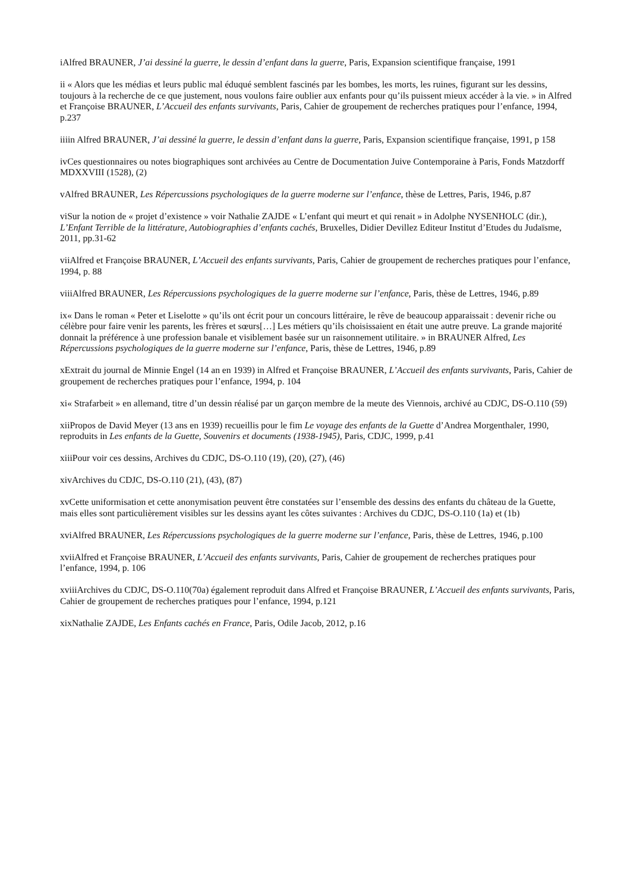iAlfred BRAUNER, J’ai dessiné la guerre, le dessin d’enfant dans la guerre, Paris, Expansion scientifique française, 1991
ii « Alors que les médias et leurs public mal éduqué semblent fascinés par les bombes, les morts, les ruines, figurant sur les dessins, toujours à la recherche de ce que justement, nous voulons faire oublier aux enfants pour qu’ils puissent mieux accéder à la vie. » in Alfred et Françoise BRAUNER, L’Accueil des enfants survivants, Paris, Cahier de groupement de recherches pratiques pour l’enfance, 1994, p.237
iiiin Alfred BRAUNER, J’ai dessiné la guerre, le dessin d’enfant dans la guerre, Paris, Expansion scientifique française, 1991, p 158
ivCes questionnaires ou notes biographiques sont archivées au Centre de Documentation Juive Contemporaine à Paris, Fonds Matzdorff MDXXVIII (1528), (2)
vAlfred BRAUNER, Les Répercussions psychologiques de la guerre moderne sur l’enfance, thèse de Lettres, Paris, 1946, p.87
viSur la notion de « projet d’existence » voir Nathalie ZAJDE « L’enfant qui meurt et qui renait » in Adolphe NYSENHOLC (dir.), L’Enfant Terrible de la littérature, Autobiographies d’enfants cachés, Bruxelles, Didier Devillez Editeur Institut d’Etudes du Judaïsme, 2011, pp.31-62
viiAlfred et Françoise BRAUNER, L’Accueil des enfants survivants, Paris, Cahier de groupement de recherches pratiques pour l’enfance, 1994, p. 88
viiiAlfred BRAUNER, Les Répercussions psychologiques de la guerre moderne sur l’enfance, Paris, thèse de Lettres, 1946, p.89
ix« Dans le roman « Peter et Liselotte » qu’ils ont écrit pour un concours littéraire, le rêve de beaucoup apparaissait : devenir riche ou célèbre pour faire venir les parents, les frères et sœurs[…] Les métiers qu’ils choisissaient en était une autre preuve. La grande majorité donnait la préférence à une profession banale et visiblement basée sur un raisonnement utilitaire. » in BRAUNER Alfred, Les Répercussions psychologiques de la guerre moderne sur l’enfance, Paris, thèse de Lettres, 1946, p.89
xExtrait du journal de Minnie Engel (14 an en 1939) in Alfred et Françoise BRAUNER, L’Accueil des enfants survivants, Paris, Cahier de groupement de recherches pratiques pour l’enfance, 1994, p. 104
xi« Strafarbeit » en allemand, titre d’un dessin réalisé par un garçon membre de la meute des Viennois, archivé au CDJC, DS-O.110 (59)
xiiPropos de David Meyer (13 ans en 1939) recueillis pour le fim Le voyage des enfants de la Guette d’Andrea Morgenthaler, 1990, reproduits in Les enfants de la Guette, Souvenirs et documents (1938-1945), Paris, CDJC, 1999, p.41
xiiiPour voir ces dessins, Archives du CDJC, DS-O.110 (19), (20), (27), (46)
xivArchives du CDJC, DS-O.110 (21), (43), (87)
xvCette uniformisation et cette anonymisation peuvent être constatées sur l’ensemble des dessins des enfants du château de la Guette, mais elles sont particulièrement visibles sur les dessins ayant les côtes suivantes : Archives du CDJC, DS-O.110 (1a) et (1b)
xviAlfred BRAUNER, Les Répercussions psychologiques de la guerre moderne sur l’enfance, Paris, thèse de Lettres, 1946, p.100
xviiAlfred et Françoise BRAUNER, L’Accueil des enfants survivants, Paris, Cahier de groupement de recherches pratiques pour l’enfance, 1994, p. 106
xviiiArchives du CDJC, DS-O.110(70a) également reproduit dans Alfred et Françoise BRAUNER, L’Accueil des enfants survivants, Paris, Cahier de groupement de recherches pratiques pour l’enfance, 1994, p.121
xixNathalie ZAJDE, Les Enfants cachés en France, Paris, Odile Jacob, 2012, p.16